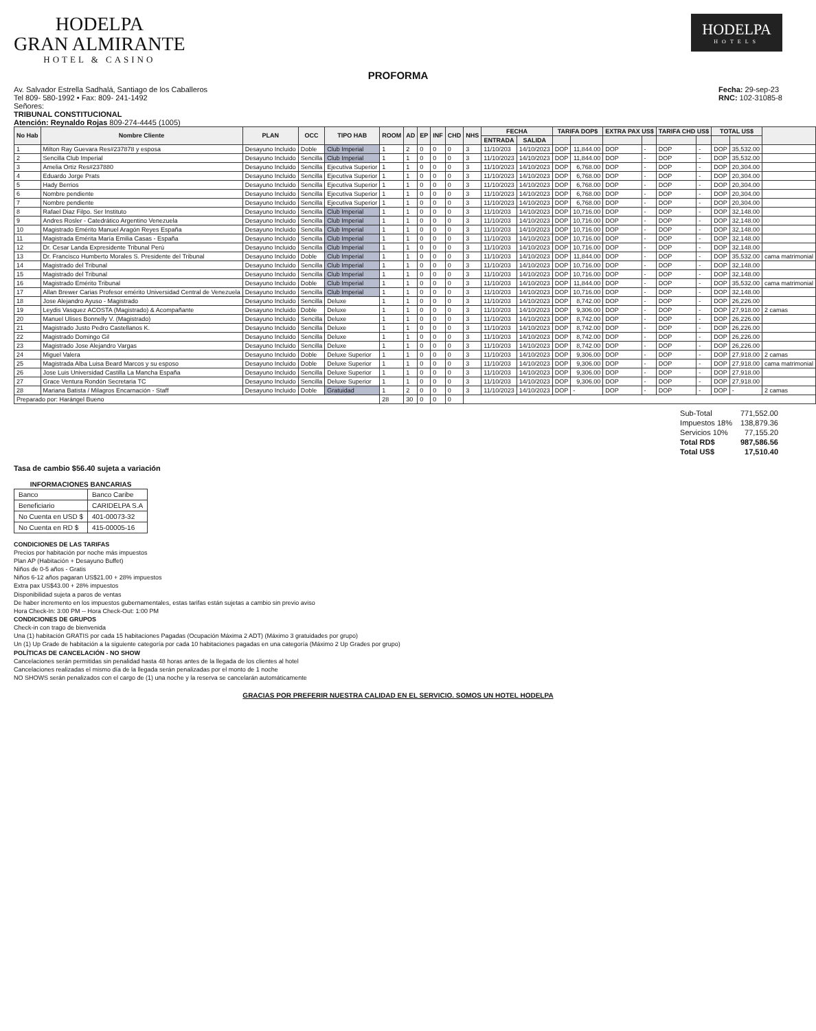HODELPA
GRAN ALMIRANTE
HOTEL & CASINO
HODELPA
HOTELS
PROFORMA
Av. Salvador Estrella Sadhalá, Santiago de los Caballeros
Tel 809- 580-1992 • Fax: 809- 241-1492
Señores:
TRIBUNAL CONSTITUCIONAL
Atención: Reynaldo Rojas 809-274-4445 (1005)
Fecha: 29-sep-23
RNC: 102-31085-8
| No Hab | Nombre Cliente | PLAN | OCC | TIPO HAB | ROOM | AD | EP | INF | CHD | NHS | FECHA | | TARIFA DOP$ | | EXTRA PAX US$ | | TARIFA CHD US$ | | TOTAL US$ | | |
| --- | --- | --- | --- | --- | --- | --- | --- | --- | --- | --- | --- | --- | --- | --- | --- | --- | --- | --- | --- | --- | --- |
| | | | | | | | | | | | ENTRADA | SALIDA | | | | | | | | | |
| 1 | Milton Ray Guevara Res#237878 y esposa | Desayuno Incluido | Doble | Club Imperial | 1 | 2 | 0 | 0 | 0 | 3 | 11/10/203 | 14/10/2023 | DOP | 11,844.00 | DOP | - | DOP | - | DOP | 35,532.00 | |
| 2 | Sencilla Club Imperial | Desayuno Incluido | Sencilla | Club Imperial | 1 | 1 | 0 | 0 | 0 | 3 | 11/10/2023 | 14/10/2023 | DOP | 11,844.00 | DOP | - | DOP | - | DOP | 35,532.00 | |
| 3 | Amelia Ortiz Res#237880 | Desayuno Incluido | Sencilla | Ejecutiva Superior | 1 | 1 | 0 | 0 | 0 | 3 | 11/10/2023 | 14/10/2023 | DOP | 6,768.00 | DOP | - | DOP | - | DOP | 20,304.00 | |
| 4 | Eduardo Jorge Prats | Desayuno Incluido | Sencilla | Ejecutiva Superior | 1 | 1 | 0 | 0 | 0 | 3 | 11/10/2023 | 14/10/2023 | DOP | 6,768.00 | DOP | - | DOP | - | DOP | 20,304.00 | |
| 5 | Hady Berrios | Desayuno Incluido | Sencilla | Ejecutiva Superior | 1 | 1 | 0 | 0 | 0 | 3 | 11/10/2023 | 14/10/2023 | DOP | 6,768.00 | DOP | - | DOP | - | DOP | 20,304.00 | |
| 6 | Nombre pendiente | Desayuno Incluido | Sencilla | Ejecutiva Superior | 1 | 1 | 0 | 0 | 0 | 3 | 11/10/2023 | 14/10/2023 | DOP | 6,768.00 | DOP | - | DOP | - | DOP | 20,304.00 | |
| 7 | Nombre pendiente | Desayuno Incluido | Sencilla | Ejecutiva Superior | 1 | 1 | 0 | 0 | 0 | 3 | 11/10/2023 | 14/10/2023 | DOP | 6,768.00 | DOP | - | DOP | - | DOP | 20,304.00 | |
| 8 | Rafael Diaz Filpo. Ser Instituto | Desayuno Incluido | Sencilla | Club Imperial | 1 | 1 | 0 | 0 | 0 | 3 | 11/10/203 | 14/10/2023 | DOP | 10,716.00 | DOP | - | DOP | - | DOP | 32,148.00 | |
| 9 | Andres Rosler - Catedrático Argentino Venezuela | Desayuno Incluido | Sencilla | Club Imperial | 1 | 1 | 0 | 0 | 0 | 3 | 11/10/203 | 14/10/2023 | DOP | 10,716.00 | DOP | - | DOP | - | DOP | 32,148.00 | |
| 10 | Magistrado Emérito Manuel Aragón Reyes España | Desayuno Incluido | Sencilla | Club Imperial | 1 | 1 | 0 | 0 | 0 | 3 | 11/10/203 | 14/10/2023 | DOP | 10,716.00 | DOP | - | DOP | - | DOP | 32,148.00 | |
| 11 | Magistrada Emérita María Emilia Casas - España | Desayuno Incluido | Sencilla | Club Imperial | 1 | 1 | 0 | 0 | 0 | 3 | 11/10/203 | 14/10/2023 | DOP | 10,716.00 | DOP | - | DOP | - | DOP | 32,148.00 | |
| 12 | Dr. Cesar Landa Expresidente Tribunal Perú | Desayuno Incluido | Sencilla | Club Imperial | 1 | 1 | 0 | 0 | 0 | 3 | 11/10/203 | 14/10/2023 | DOP | 10,716.00 | DOP | - | DOP | - | DOP | 32,148.00 | |
| 13 | Dr. Francisco Humberto Morales S. Presidente del Tribunal | Desayuno Incluido | Doble | Club Imperial | 1 | 1 | 0 | 0 | 0 | 3 | 11/10/203 | 14/10/2023 | DOP | 11,844.00 | DOP | - | DOP | - | DOP | 35,532.00 | cama matrimonial |
| 14 | Magistrado del Tribunal | Desayuno Incluido | Sencilla | Club Imperial | 1 | 1 | 0 | 0 | 0 | 3 | 11/10/203 | 14/10/2023 | DOP | 10,716.00 | DOP | - | DOP | - | DOP | 32,148.00 | |
| 15 | Magistrado del Tribunal | Desayuno Incluido | Sencilla | Club Imperial | 1 | 1 | 0 | 0 | 0 | 3 | 11/10/203 | 14/10/2023 | DOP | 10,716.00 | DOP | - | DOP | - | DOP | 32,148.00 | |
| 16 | Magistrado Emérito Tribunal | Desayuno Incluido | Doble | Club Imperial | 1 | 1 | 0 | 0 | 0 | 3 | 11/10/203 | 14/10/2023 | DOP | 11,844.00 | DOP | - | DOP | - | DOP | 35,532.00 | cama matrimonial |
| 17 | Allan Brewer Carias Profesor emérito Universidad Central de Venezuela | Desayuno Incluido | Sencilla | Club Imperial | 1 | 1 | 0 | 0 | 0 | 3 | 11/10/203 | 14/10/2023 | DOP | 10,716.00 | DOP | - | DOP | - | DOP | 32,148.00 | |
| 18 | Jose Alejandro Ayuso - Magistrado | Desayuno Incluido | Sencilla | Deluxe | 1 | 1 | 0 | 0 | 0 | 3 | 11/10/203 | 14/10/2023 | DOP | 8,742.00 | DOP | - | DOP | - | DOP | 26,226.00 | |
| 19 | Leydis Vasquez ACOSTA (Magistrado) & Acompañante | Desayuno Incluido | Doble | Deluxe | 1 | 1 | 0 | 0 | 0 | 3 | 11/10/203 | 14/10/2023 | DOP | 9,306.00 | DOP | - | DOP | - | DOP | 27,918.00 | 2 camas |
| 20 | Manuel Ulises Bonnelly V. (Magistrado) | Desayuno Incluido | Sencilla | Deluxe | 1 | 1 | 0 | 0 | 0 | 3 | 11/10/203 | 14/10/2023 | DOP | 8,742.00 | DOP | - | DOP | - | DOP | 26,226.00 | |
| 21 | Magistrado Justo Pedro Castellanos K. | Desayuno Incluido | Sencilla | Deluxe | 1 | 1 | 0 | 0 | 0 | 3 | 11/10/203 | 14/10/2023 | DOP | 8,742.00 | DOP | - | DOP | - | DOP | 26,226.00 | |
| 22 | Magistrado Domingo Gil | Desayuno Incluido | Sencilla | Deluxe | 1 | 1 | 0 | 0 | 0 | 3 | 11/10/203 | 14/10/2023 | DOP | 8,742.00 | DOP | - | DOP | - | DOP | 26,226.00 | |
| 23 | Magistrado Jose Alejandro Vargas | Desayuno Incluido | Sencilla | Deluxe | 1 | 1 | 0 | 0 | 0 | 3 | 11/10/203 | 14/10/2023 | DOP | 8,742.00 | DOP | - | DOP | - | DOP | 26,226.00 | |
| 24 | Miguel Valera | Desayuno Incluido | Doble | Deluxe Superior | 1 | 1 | 0 | 0 | 0 | 3 | 11/10/203 | 14/10/2023 | DOP | 9,306.00 | DOP | - | DOP | - | DOP | 27,918.00 | 2 camas |
| 25 | Magistrada Alba Luisa Beard Marcos y su esposo | Desayuno Incluido | Doble | Deluxe Superior | 1 | 1 | 0 | 0 | 0 | 3 | 11/10/203 | 14/10/2023 | DOP | 9,306.00 | DOP | - | DOP | - | DOP | 27,918.00 | cama matrimonial |
| 26 | Jose Luis Universidad Castilla La Mancha España | Desayuno Incluido | Sencilla | Deluxe Superior | 1 | 1 | 0 | 0 | 0 | 3 | 11/10/203 | 14/10/2023 | DOP | 9,306.00 | DOP | - | DOP | - | DOP | 27,918.00 | |
| 27 | Grace Ventura Rondón Secretaria TC | Desayuno Incluido | Sencilla | Deluxe Superior | 1 | 1 | 0 | 0 | 0 | 3 | 11/10/203 | 14/10/2023 | DOP | 9,306.00 | DOP | - | DOP | - | DOP | 27,918.00 | |
| 28 | Mariana Batista / Milagros Encarnación - Staff | Desayuno Incluido | Doble | Gratuidad | 1 | 2 | 0 | 0 | 0 | 3 | 11/10/2023 | 14/10/2023 | DOP | - | DOP | - | DOP | - | DOP | - | 2 camas |
| Preparado por: Harángel Bueno | | | | | 28 | 30 | 0 | 0 | 0 | | | | | | | | | | | | |
| Sub-Total | 771,552.00 |
| Impuestos 18% | 138,879.36 |
| Servicios 10% | 77,155.20 |
| Total RD$ | 987,586.56 |
| Total US$ | 17,510.40 |
Tasa de cambio $56.40 sujeta a variación
| INFORMACIONES BANCARIAS | |
| --- | --- |
| Banco | Banco Caribe |
| Beneficiario | CARIDELPA S.A |
| No Cuenta en USD $ | 401-00073-32 |
| No Cuenta en RD $ | 415-00005-16 |
CONDICIONES DE LAS TARIFAS
Precios por habitación por noche más impuestos
Plan AP (Habitación + Desayuno Buffet)
Niños de 0-5 años - Gratis
Niños 6-12 años pagaran US$21.00 + 28% impuestos
Extra pax US$43.00 + 28% impuestos
Disponibilidad sujeta a paros de ventas
De haber incremento en los impuestos gubernamentales, estas tarifas están sujetas a cambio sin previo aviso
Hora Check-In: 3:00 PM -- Hora Check-Out: 1:00 PM
CONDICIONES DE GRUPOS
Check-in con trago de bienvenida
Una (1) habitación GRATIS por cada 15 habitaciones Pagadas (Ocupación Máxima 2 ADT) (Máximo 3 gratuidades por grupo)
Un (1) Up Grade de habitación a la siguiente categoría por cada 10 habitaciones pagadas en una categoría (Máximo 2 Up Grades por grupo)
POLÍTICAS DE CANCELACIÓN - NO SHOW
Cancelaciones serán permitidas sin penalidad hasta 48 horas antes de la llegada de los clientes al hotel
Cancelaciones realizadas el mismo día de la llegada serán penalizadas por el monto de 1 noche
NO SHOWS serán penalizados con el cargo de (1) una noche y la reserva se cancelarán automáticamente
GRACIAS POR PREFERIR NUESTRA CALIDAD EN EL SERVICIO. SOMOS UN HOTEL HODELPA